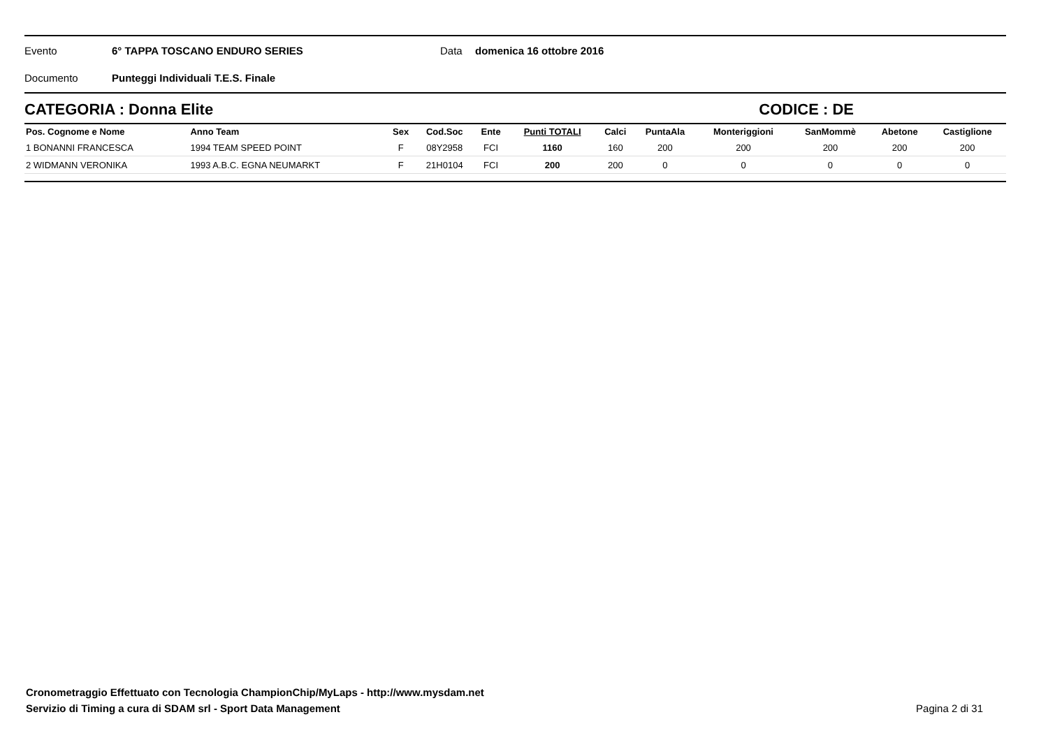Evento 6° TAPPA TOSCANO ENDURO SERIES Data domenica 16 ottobre 2016
Documento Punteggi Individuali T.E.S. Finale
CATEGORIA : Donna Elite CODICE : DE
| Pos. Cognome e Nome | Anno Team | Sex | Cod.Soc | Ente | Punti TOTALI | Calci | PuntaAla | Monteriggioni | SanMommè | Abetone | Castiglione |
| --- | --- | --- | --- | --- | --- | --- | --- | --- | --- | --- | --- |
| 1 BONANNI FRANCESCA | 1994 TEAM SPEED POINT | F | 08Y2958 | FCI | 1160 | 160 | 200 | 200 | 200 | 200 | 200 |
| 2 WIDMANN VERONIKA | 1993 A.B.C. EGNA NEUMARKT | F | 21H0104 | FCI | 200 | 200 | 0 | 0 | 0 | 0 | 0 |
Cronometraggio Effettuato con Tecnologia ChampionChip/MyLaps - http://www.mysdam.net
Servizio di Timing a cura di SDAM srl - Sport Data Management
Pagina 2 di 31